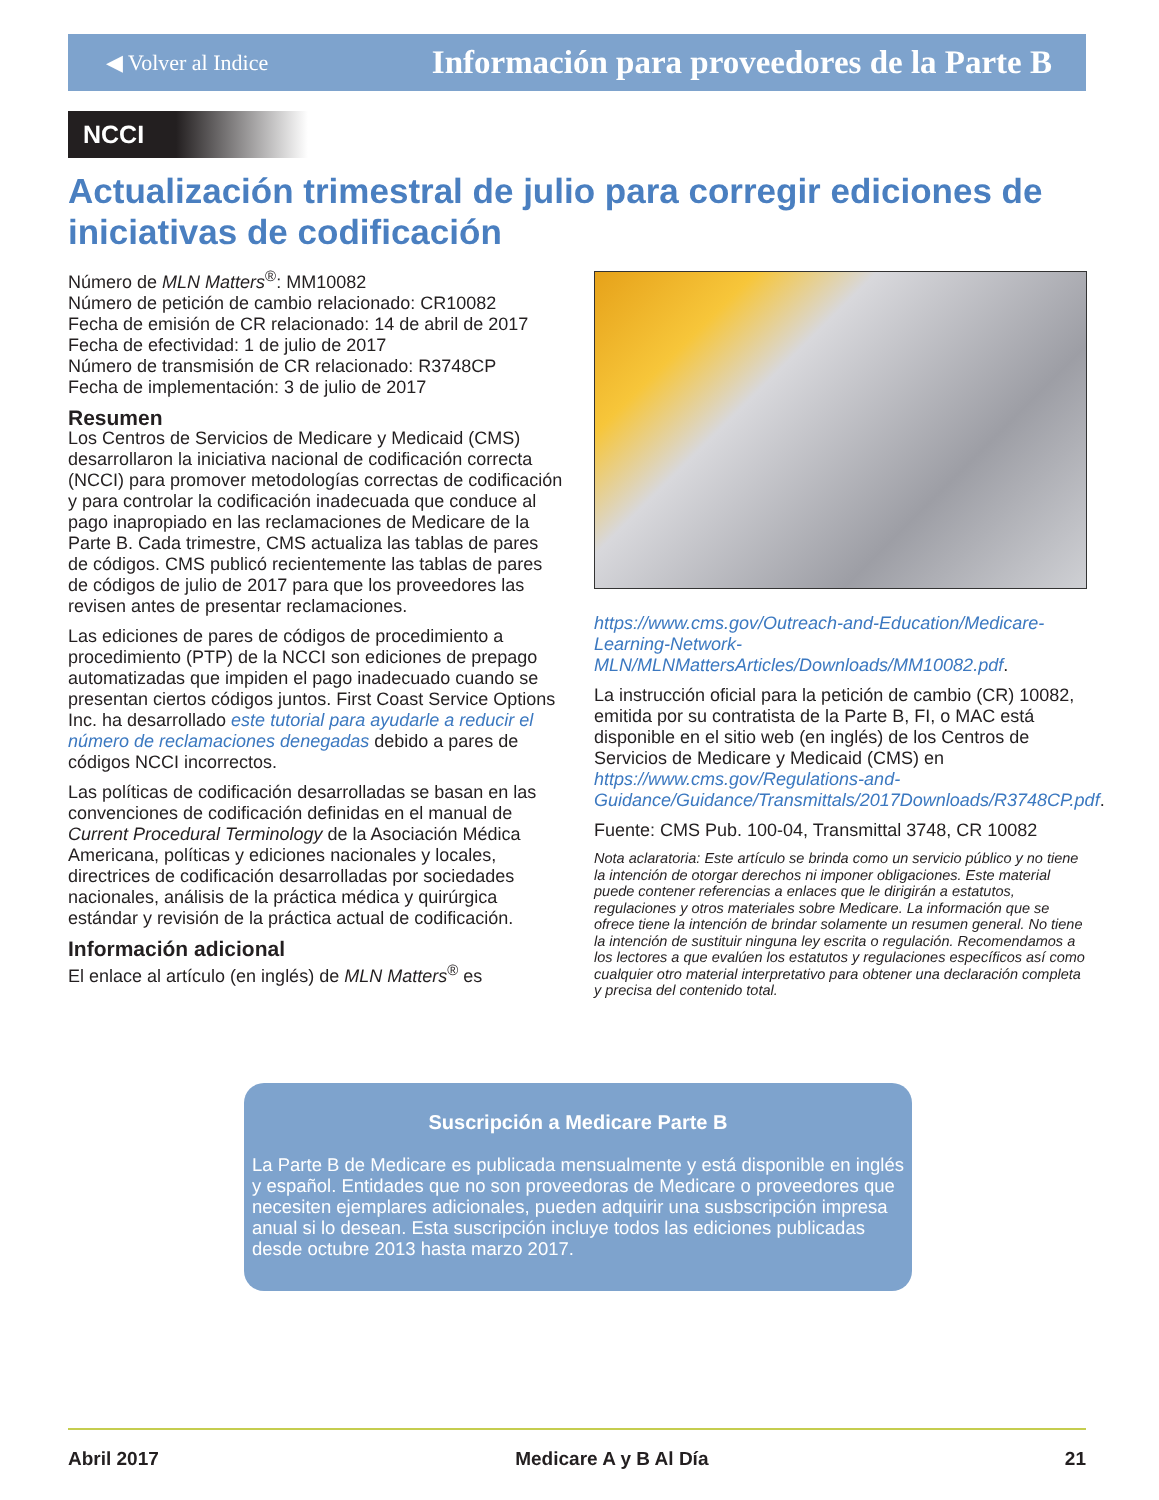◀ Volver al Indice Información para proveedores de la Parte B
NCCI
Actualización trimestral de julio para corregir ediciones de iniciativas de codificación
Número de MLN Matters<sup>®</sup>: MM10082
Número de petición de cambio relacionado: CR10082
Fecha de emisión de CR relacionado: 14 de abril de 2017
Fecha de efectividad: 1 de julio de 2017
Número de transmisión de CR relacionado: R3748CP
Fecha de implementación: 3 de julio de 2017
Resumen
Los Centros de Servicios de Medicare y Medicaid (CMS) desarrollaron la iniciativa nacional de codificación correcta (NCCI) para promover metodologías correctas de codificación y para controlar la codificación inadecuada que conduce al pago inapropiado en las reclamaciones de Medicare de la Parte B. Cada trimestre, CMS actualiza las tablas de pares de códigos. CMS publicó recientemente las tablas de pares de códigos de julio de 2017 para que los proveedores las revisen antes de presentar reclamaciones.
Las ediciones de pares de códigos de procedimiento a procedimiento (PTP) de la NCCI son ediciones de prepago automatizadas que impiden el pago inadecuado cuando se presentan ciertos códigos juntos. First Coast Service Options Inc. ha desarrollado este tutorial para ayudarle a reducir el número de reclamaciones denegadas debido a pares de códigos NCCI incorrectos.
Las políticas de codificación desarrolladas se basan en las convenciones de codificación definidas en el manual de Current Procedural Terminology de la Asociación Médica Americana, políticas y ediciones nacionales y locales, directrices de codificación desarrolladas por sociedades nacionales, análisis de la práctica médica y quirúrgica estándar y revisión de la práctica actual de codificación.
Información adicional
El enlace al artículo (en inglés) de MLN Matters<sup>®</sup> es
https://www.cms.gov/Outreach-and-Education/Medicare-Learning-Network-MLN/MLNMattersArticles/Downloads/MM10082.pdf.
La instrucción oficial para la petición de cambio (CR) 10082, emitida por su contratista de la Parte B, FI, o MAC está disponible en el sitio web (en inglés) de los Centros de Servicios de Medicare y Medicaid (CMS) en https://www.cms.gov/Regulations-and-Guidance/Guidance/Transmittals/2017Downloads/R3748CP.pdf.
Fuente: CMS Pub. 100-04, Transmittal 3748, CR 10082
Nota aclaratoria: Este artículo se brinda como un servicio público y no tiene la intención de otorgar derechos ni imponer obligaciones. Este material puede contener referencias a enlaces que le dirigirán a estatutos, regulaciones y otros materiales sobre Medicare. La información que se ofrece tiene la intención de brindar solamente un resumen general. No tiene la intención de sustituir ninguna ley escrita o regulación. Recomendamos a los lectores a que evalúen los estatutos y regulaciones específicos así como cualquier otro material interpretativo para obtener una declaración completa y precisa del contenido total.
Suscripción a Medicare Parte B
La Parte B de Medicare es publicada mensualmente y está disponible en inglés y español. Entidades que no son proveedoras de Medicare o proveedores que necesiten ejemplares adicionales, pueden adquirir una susbscripción impresa anual si lo desean. Esta suscripción incluye todos las ediciones publicadas desde octubre 2013 hasta marzo 2017.
Abril 2017 Medicare A y B Al Día 21